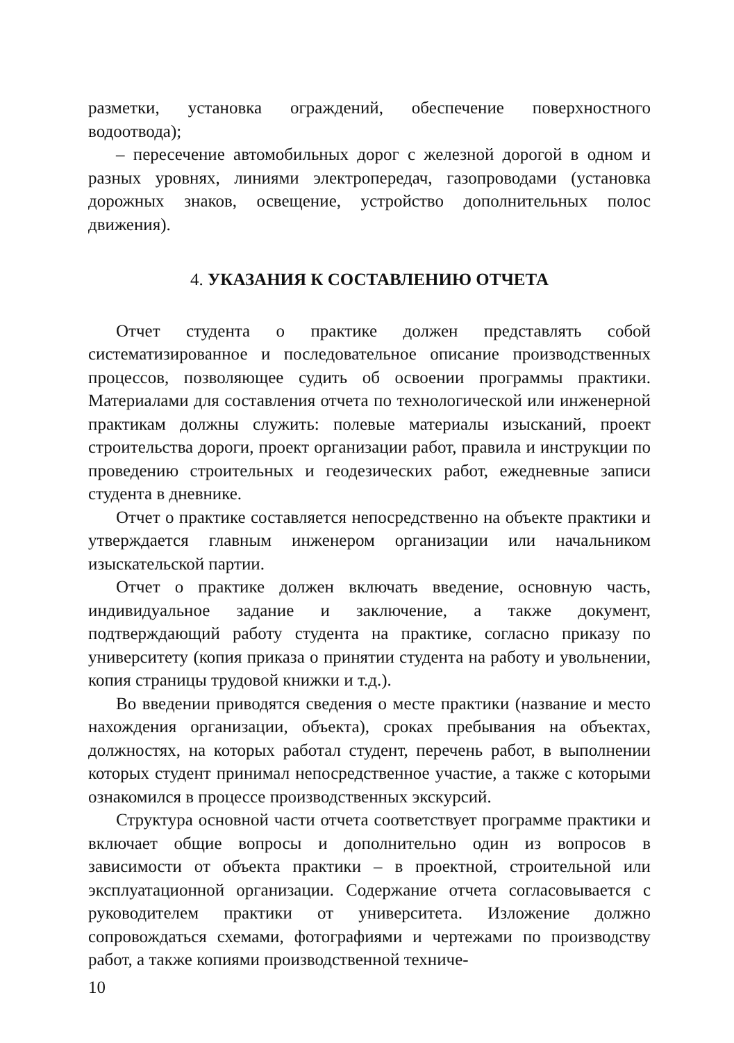разметки, установка ограждений, обеспечение поверхностного водоотвода);
– пересечение автомобильных дорог с железной дорогой в одном и разных уровнях, линиями электропередач, газопроводами (установка дорожных знаков, освещение, устройство дополнительных полос движения).
4. УКАЗАНИЯ К СОСТАВЛЕНИЮ ОТЧЕТА
Отчет студента о практике должен представлять собой систематизированное и последовательное описание производственных процессов, позволяющее судить об освоении программы практики. Материалами для составления отчета по технологической или инженерной практикам должны служить: полевые материалы изысканий, проект строительства дороги, проект организации работ, правила и инструкции по проведению строительных и геодезических работ, ежедневные записи студента в дневнике.
Отчет о практике составляется непосредственно на объекте практики и утверждается главным инженером организации или начальником изыскательской партии.
Отчет о практике должен включать введение, основную часть, индивидуальное задание и заключение, а также документ, подтверждающий работу студента на практике, согласно приказу по университету (копия приказа о принятии студента на работу и увольнении, копия страницы трудовой книжки и т.д.).
Во введении приводятся сведения о месте практики (название и место нахождения организации, объекта), сроках пребывания на объектах, должностях, на которых работал студент, перечень работ, в выполнении которых студент принимал непосредственное участие, а также с которыми ознакомился в процессе производственных экскурсий.
Структура основной части отчета соответствует программе практики и включает общие вопросы и дополнительно один из вопросов в зависимости от объекта практики – в проектной, строительной или эксплуатационной организации. Содержание отчета согласовывается с руководителем практики от университета. Изложение должно сопровождаться схемами, фотографиями и чертежами по производству работ, а также копиями производственной техниче-
10